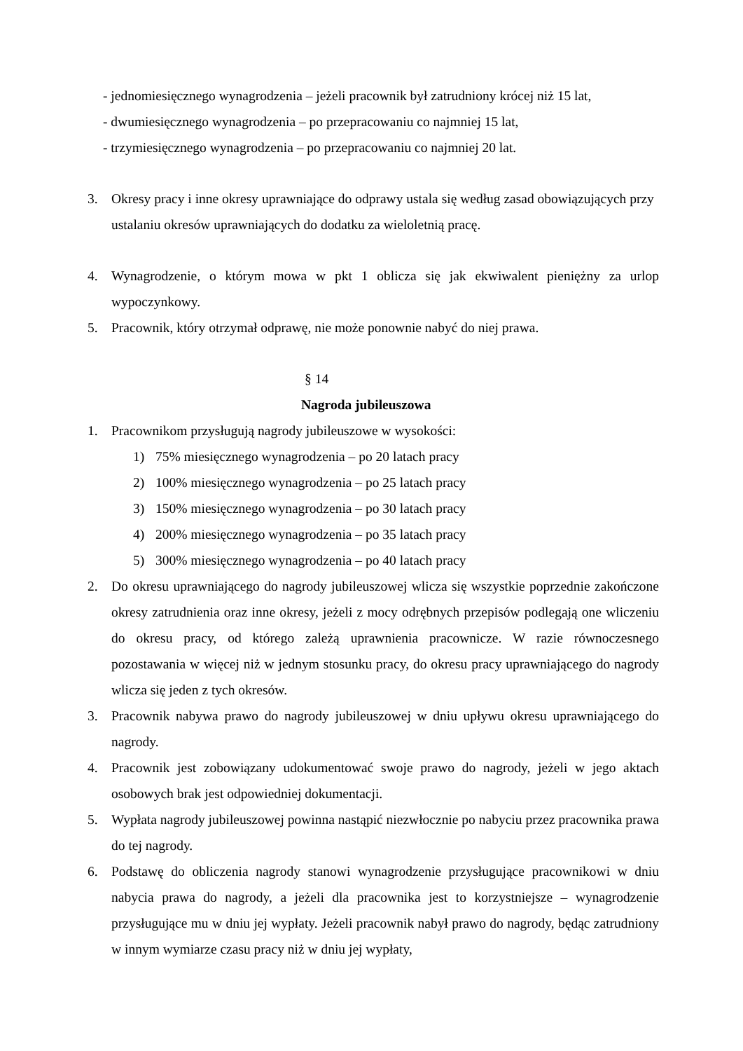- jednomiesięcznego wynagrodzenia – jeżeli pracownik był zatrudniony krócej niż 15 lat,
- dwumiesięcznego wynagrodzenia – po przepracowaniu co najmniej 15 lat,
- trzymiesięcznego wynagrodzenia – po przepracowaniu co najmniej 20 lat.
3. Okresy pracy i inne okresy uprawniające do odprawy ustala się według zasad obowiązujących przy ustalaniu okresów uprawniających do dodatku za wieloletnią pracę.
4. Wynagrodzenie, o którym mowa w pkt 1 oblicza się jak ekwiwalent pieniężny za urlop wypoczynkowy.
5. Pracownik, który otrzymał odprawę, nie może ponownie nabyć do niej prawa.
§ 14
Nagroda jubileuszowa
1. Pracownikom przysługują nagrody jubileuszowe w wysokości:
1) 75% miesięcznego wynagrodzenia – po 20 latach pracy
2) 100% miesięcznego wynagrodzenia – po 25 latach pracy
3) 150% miesięcznego wynagrodzenia – po 30 latach pracy
4) 200% miesięcznego wynagrodzenia – po 35 latach pracy
5) 300% miesięcznego wynagrodzenia – po 40 latach pracy
2. Do okresu uprawniającego do nagrody jubileuszowej wlicza się wszystkie poprzednie zakończone okresy zatrudnienia oraz inne okresy, jeżeli z mocy odrębnych przepisów podlegają one wliczeniu do okresu pracy, od którego zależą uprawnienia pracownicze. W razie równoczesnego pozostawania w więcej niż w jednym stosunku pracy, do okresu pracy uprawniającego do nagrody wlicza się jeden z tych okresów.
3. Pracownik nabywa prawo do nagrody jubileuszowej w dniu upływu okresu uprawniającego do nagrody.
4. Pracownik jest zobowiązany udokumentować swoje prawo do nagrody, jeżeli w jego aktach osobowych brak jest odpowiedniej dokumentacji.
5. Wypłata nagrody jubileuszowej powinna nastąpić niezwłocznie po nabyciu przez pracownika prawa do tej nagrody.
6. Podstawę do obliczenia nagrody stanowi wynagrodzenie przysługujące pracownikowi w dniu nabycia prawa do nagrody, a jeżeli dla pracownika jest to korzystniejsze – wynagrodzenie przysługujące mu w dniu jej wypłaty. Jeżeli pracownik nabył prawo do nagrody, będąc zatrudniony w innym wymiarze czasu pracy niż w dniu jej wypłaty,